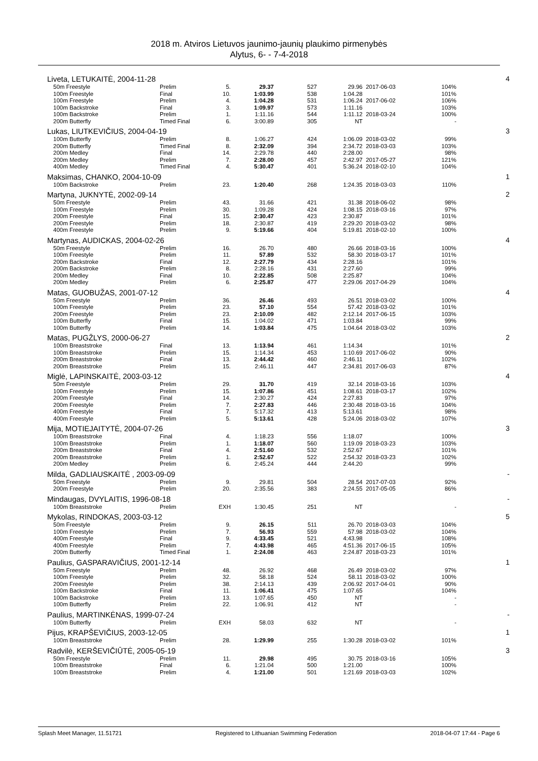2018 m. Atviros Lietuvos jaunimo-jaunių plaukimo pirmenybės
Alytus, 6- - 7-4-2018
| Liveta, LETUKAITĖ, 2004-11-28 | | | | | | | | | 4 |
| | 50m Freestyle | Prelim | 5. | 29.37 | 527 | 29.96 | 2017-06-03 | 104% | |
| | 100m Freestyle | Final | 10. | 1:03.99 | 538 | 1:04.28 | | 101% | |
| | 100m Freestyle | Prelim | 4. | 1:04.28 | 531 | 1:06.24 | 2017-06-02 | 106% | |
| | 100m Backstroke | Final | 3. | 1:09.97 | 573 | 1:11.16 | | 103% | |
| | 100m Backstroke | Prelim | 1. | 1:11.16 | 544 | 1:11.12 | 2018-03-24 | 100% | |
| | 200m Butterfly | Timed Final | 6. | 3:00.89 | 305 | NT | | - | |
| Lukas, LIUTKEVIČIUS, 2004-04-19 | | | | | | | | | 3 |
| | 100m Butterfly | Prelim | 8. | 1:06.27 | 424 | 1:06.09 | 2018-03-02 | 99% | |
| | 200m Butterfly | Timed Final | 8. | 2:32.09 | 394 | 2:34.72 | 2018-03-03 | 103% | |
| | 200m Medley | Final | 14. | 2:29.78 | 440 | 2:28.00 | | 98% | |
| | 200m Medley | Prelim | 7. | 2:28.00 | 457 | 2:42.97 | 2017-05-27 | 121% | |
| | 400m Medley | Timed Final | 4. | 5:30.47 | 401 | 5:36.24 | 2018-02-10 | 104% | |
| Maksimas, CHANKO, 2004-10-09 | | | | | | | | | 1 |
| | 100m Backstroke | Prelim | 23. | 1:20.40 | 268 | 1:24.35 | 2018-03-03 | 110% | |
| Martyna, JUKNYTĖ, 2002-09-14 | | | | | | | | | 2 |
| | 50m Freestyle | Prelim | 43. | 31.66 | 421 | 31.38 | 2018-06-02 | 98% | |
| | 100m Freestyle | Prelim | 30. | 1:09.28 | 424 | 1:08.15 | 2018-03-16 | 97% | |
| | 200m Freestyle | Final | 15. | 2:30.47 | 423 | 2:30.87 | | 101% | |
| | 200m Freestyle | Prelim | 18. | 2:30.87 | 419 | 2:29.20 | 2018-03-02 | 98% | |
| | 400m Freestyle | Prelim | 9. | 5:19.66 | 404 | 5:19.81 | 2018-02-10 | 100% | |
| Martynas, AUDICKAS, 2004-02-26 | | | | | | | | | 4 |
| | 50m Freestyle | Prelim | 16. | 26.70 | 480 | 26.66 | 2018-03-16 | 100% | |
| | 100m Freestyle | Prelim | 11. | 57.89 | 532 | 58.30 | 2018-03-17 | 101% | |
| | 200m Backstroke | Final | 12. | 2:27.79 | 434 | 2:28.16 | | 101% | |
| | 200m Backstroke | Prelim | 8. | 2:28.16 | 431 | 2:27.60 | | 99% | |
| | 200m Medley | Final | 10. | 2:22.85 | 508 | 2:25.87 | | 104% | |
| | 200m Medley | Prelim | 6. | 2:25.87 | 477 | 2:29.06 | 2017-04-29 | 104% | |
| Matas, GUOBUŽAS, 2001-07-12 | | | | | | | | | 4 |
| | 50m Freestyle | Prelim | 36. | 26.46 | 493 | 26.51 | 2018-03-02 | 100% | |
| | 100m Freestyle | Prelim | 23. | 57.10 | 554 | 57.42 | 2018-03-02 | 101% | |
| | 200m Freestyle | Prelim | 23. | 2:10.09 | 482 | 2:12.14 | 2017-06-15 | 103% | |
| | 100m Butterfly | Final | 15. | 1:04.02 | 471 | 1:03.84 | | 99% | |
| | 100m Butterfly | Prelim | 14. | 1:03.84 | 475 | 1:04.64 | 2018-03-02 | 103% | |
| Matas, PUGŽLYS, 2000-06-27 | | | | | | | | | 2 |
| | 100m Breaststroke | Final | 13. | 1:13.94 | 461 | 1:14.34 | | 101% | |
| | 100m Breaststroke | Prelim | 15. | 1:14.34 | 453 | 1:10.69 | 2017-06-02 | 90% | |
| | 200m Breaststroke | Final | 13. | 2:44.42 | 460 | 2:46.11 | | 102% | |
| | 200m Breaststroke | Prelim | 15. | 2:46.11 | 447 | 2:34.81 | 2017-06-03 | 87% | |
| Miglė, LAPINSKAITĖ, 2003-03-12 | | | | | | | | | 4 |
| | 50m Freestyle | Prelim | 29. | 31.70 | 419 | 32.14 | 2018-03-16 | 103% | |
| | 100m Freestyle | Prelim | 15. | 1:07.86 | 451 | 1:08.61 | 2018-03-17 | 102% | |
| | 200m Freestyle | Final | 14. | 2:30.27 | 424 | 2:27.83 | | 97% | |
| | 200m Freestyle | Prelim | 7. | 2:27.83 | 446 | 2:30.48 | 2018-03-16 | 104% | |
| | 400m Freestyle | Final | 7. | 5:17.32 | 413 | 5:13.61 | | 98% | |
| | 400m Freestyle | Prelim | 5. | 5:13.61 | 428 | 5:24.06 | 2018-03-02 | 107% | |
| Mija, MOTIEJAITYTĖ, 2004-07-26 | | | | | | | | | 3 |
| | 100m Breaststroke | Final | 4. | 1:18.23 | 556 | 1:18.07 | | 100% | |
| | 100m Breaststroke | Prelim | 1. | 1:18.07 | 560 | 1:19.09 | 2018-03-23 | 103% | |
| | 200m Breaststroke | Final | 4. | 2:51.60 | 532 | 2:52.67 | | 101% | |
| | 200m Breaststroke | Prelim | 1. | 2:52.67 | 522 | 2:54.32 | 2018-03-23 | 102% | |
| | 200m Medley | Prelim | 6. | 2:45.24 | 444 | 2:44.20 | | 99% | |
| Milda, GADLIAUSKAITĖ , 2003-09-09 | | | | | | | | | - |
| | 50m Freestyle | Prelim | 9. | 29.81 | 504 | 28.54 | 2017-07-03 | 92% | |
| | 200m Freestyle | Prelim | 20. | 2:35.56 | 383 | 2:24.55 | 2017-05-05 | 86% | |
| Mindaugas, DVYLAITIS, 1996-08-18 | | | | | | | | | - |
| | 100m Breaststroke | Prelim | EXH | 1:30.45 | 251 | NT | | - | |
| Mykolas, RINDOKAS, 2003-03-12 | | | | | | | | | 5 |
| | 50m Freestyle | Prelim | 9. | 26.15 | 511 | 26.70 | 2018-03-03 | 104% | |
| | 100m Freestyle | Prelim | 7. | 56.93 | 559 | 57.98 | 2018-03-02 | 104% | |
| | 400m Freestyle | Final | 9. | 4:33.45 | 521 | 4:43.98 | | 108% | |
| | 400m Freestyle | Prelim | 7. | 4:43.98 | 465 | 4:51.36 | 2017-06-15 | 105% | |
| | 200m Butterfly | Timed Final | 1. | 2:24.08 | 463 | 2:24.87 | 2018-03-23 | 101% | |
| Paulius, GASPARAVIČIUS, 2001-12-14 | | | | | | | | | 1 |
| | 50m Freestyle | Prelim | 48. | 26.92 | 468 | 26.49 | 2018-03-02 | 97% | |
| | 100m Freestyle | Prelim | 32. | 58.18 | 524 | 58.11 | 2018-03-02 | 100% | |
| | 200m Freestyle | Prelim | 38. | 2:14.13 | 439 | 2:06.92 | 2017-04-01 | 90% | |
| | 100m Backstroke | Final | 11. | 1:06.41 | 475 | 1:07.65 | | 104% | |
| | 100m Backstroke | Prelim | 13. | 1:07.65 | 450 | NT | | - | |
| | 100m Butterfly | Prelim | 22. | 1:06.91 | 412 | NT | | - | |
| Paulius, MARTINKĖNAS, 1999-07-24 | | | | | | | | | - |
| | 100m Butterfly | Prelim | EXH | 58.03 | 632 | NT | | - | |
| Pijus, KRAPŠEVIČIUS, 2003-12-05 | | | | | | | | | 1 |
| | 100m Breaststroke | Prelim | 28. | 1:29.99 | 255 | 1:30.28 | 2018-03-02 | 101% | |
| Radvilė, KERŠEVIČIŪTĖ, 2005-05-19 | | | | | | | | | 3 |
| | 50m Freestyle | Prelim | 11. | 29.98 | 495 | 30.75 | 2018-03-16 | 105% | |
| | 100m Breaststroke | Final | 6. | 1:21.04 | 500 | 1:21.00 | | 100% | |
| | 100m Breaststroke | Prelim | 4. | 1:21.00 | 501 | 1:21.69 | 2018-03-03 | 102% | |
Splash Meet Manager, 11.51721 Registered to Lithuanian Swimming Federation 2018-04-07 17:44 - Page 6